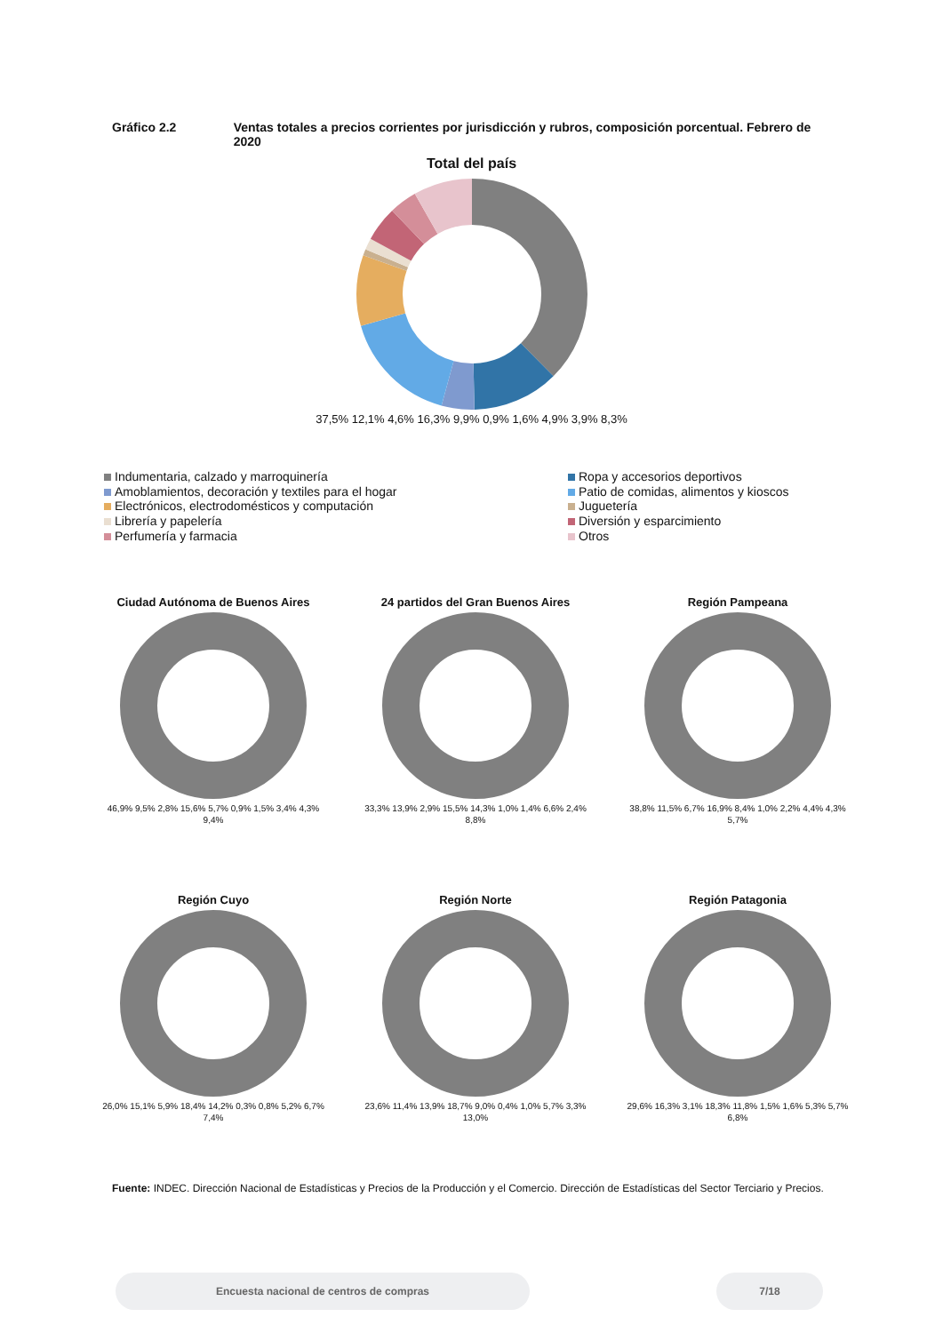Gráfico 2.2 Ventas totales a precios corrientes por jurisdicción y rubros, composición porcentual. Febrero de 2020
Total del país
37,5% 12,1% 4,6% 16,3% 9,9% 0,9% 1,6% 4,9% 3,9% 8,3%
Indumentaria, calzado y marroquinería
Ropa y accesorios deportivos
Amoblamientos, decoración y textiles para el hogar
Patio de comidas, alimentos y kioscos
Electrónicos, electrodomésticos y computación
Juguetería
Librería y papelería
Diversión y esparcimiento
Perfumería y farmacia
Otros
Ciudad Autónoma de Buenos Aires
46,9% 9,5% 2,8% 15,6% 5,7% 0,9% 1,5% 3,4% 4,3% 9,4%
24 partidos del Gran Buenos Aires
33,3% 13,9% 2,9% 15,5% 14,3% 1,0% 1,4% 6,6% 2,4% 8,8%
Región Pampeana
38,8% 11,5% 6,7% 16,9% 8,4% 1,0% 2,2% 4,4% 4,3% 5,7%
Región Cuyo
26,0% 15,1% 5,9% 18,4% 14,2% 0,3% 0,8% 5,2% 6,7% 7,4%
Región Norte
23,6% 11,4% 13,9% 18,7% 9,0% 0,4% 1,0% 5,7% 3,3% 13,0%
Región Patagonia
29,6% 16,3% 3,1% 18,3% 11,8% 1,5% 1,6% 5,3% 5,7% 6,8%
Fuente: INDEC. Dirección Nacional de Estadísticas y Precios de la Producción y el Comercio. Dirección de Estadísticas del Sector Terciario y Precios.
Encuesta nacional de centros de compras 7/18